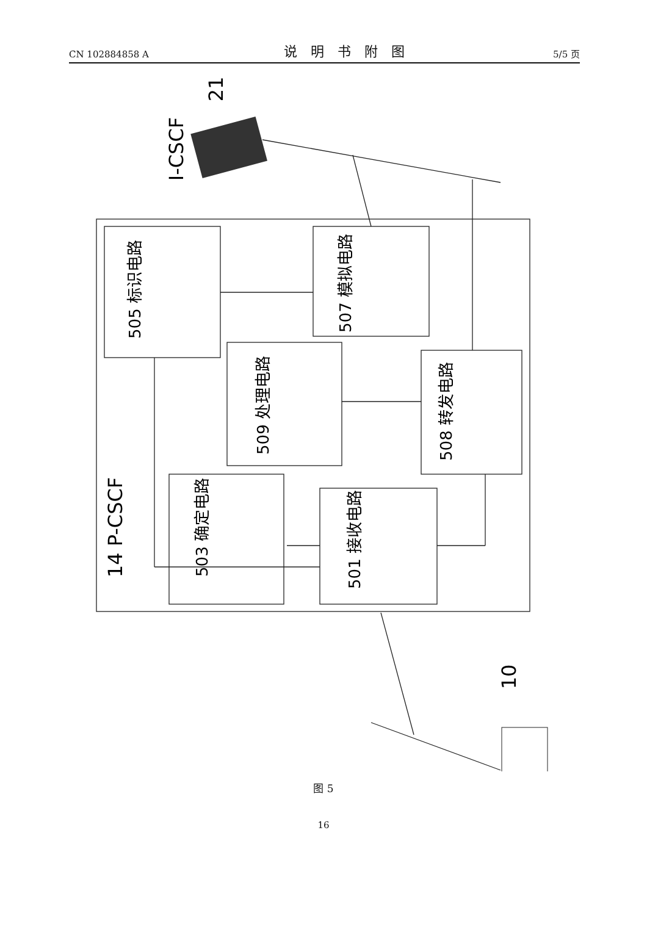CN 102884858 A 说明书附图 5/5 页
505 标识电路
507 模拟电路
509 处理电路
508 转发电路
503 确定电路
501 接收电路
14 P-CSCF
I-CSCF
21
10
图 5
16